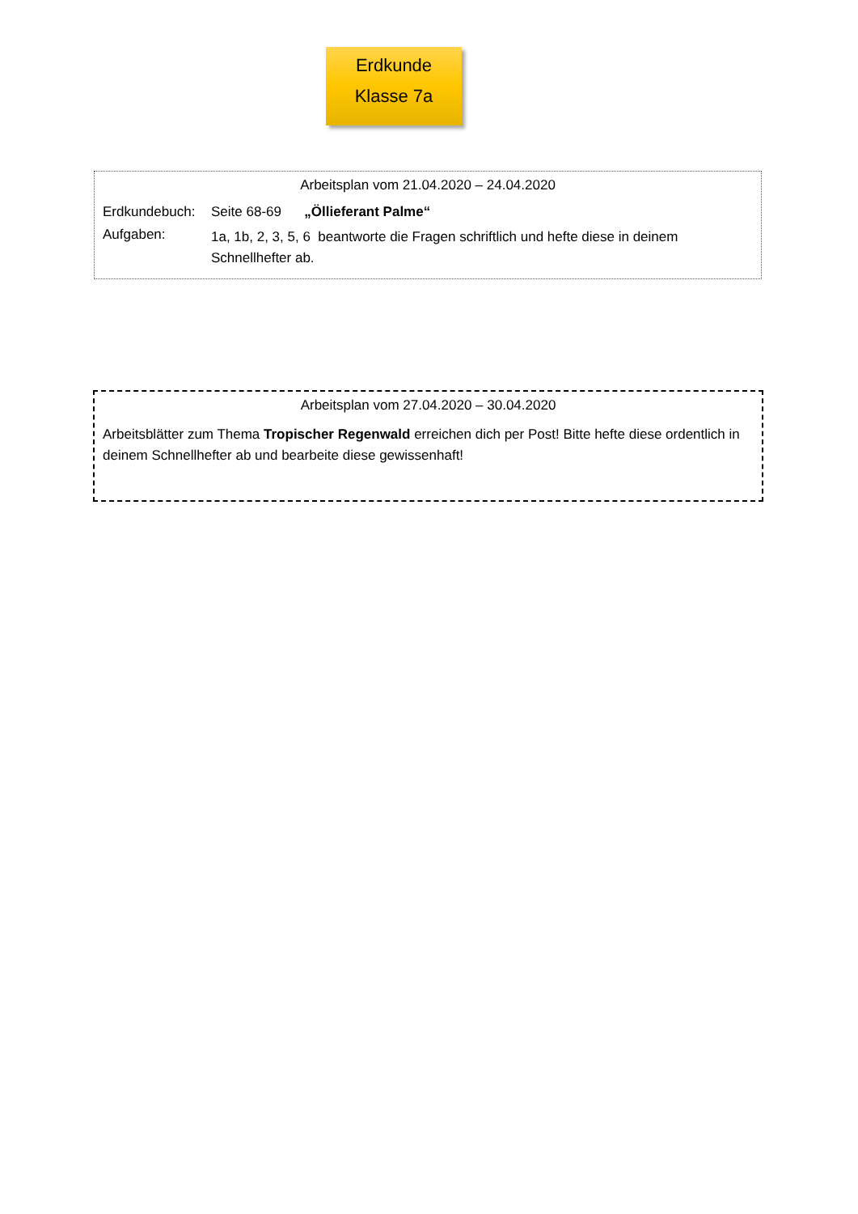Erdkunde
Klasse 7a
Arbeitsplan vom 21.04.2020 – 24.04.2020
Erdkundebuch: Seite 68-69 „Öllieferant Palme“
Aufgaben:
1a, 1b, 2, 3, 5, 6 beantworte die Fragen schriftlich und hefte diese in deinem Schnellhefter ab.
Arbeitsplan vom 27.04.2020 – 30.04.2020
Arbeitsblätter zum Thema Tropischer Regenwald erreichen dich per Post! Bitte hefte diese ordentlich in deinem Schnellhefter ab und bearbeite diese gewissenhaft!